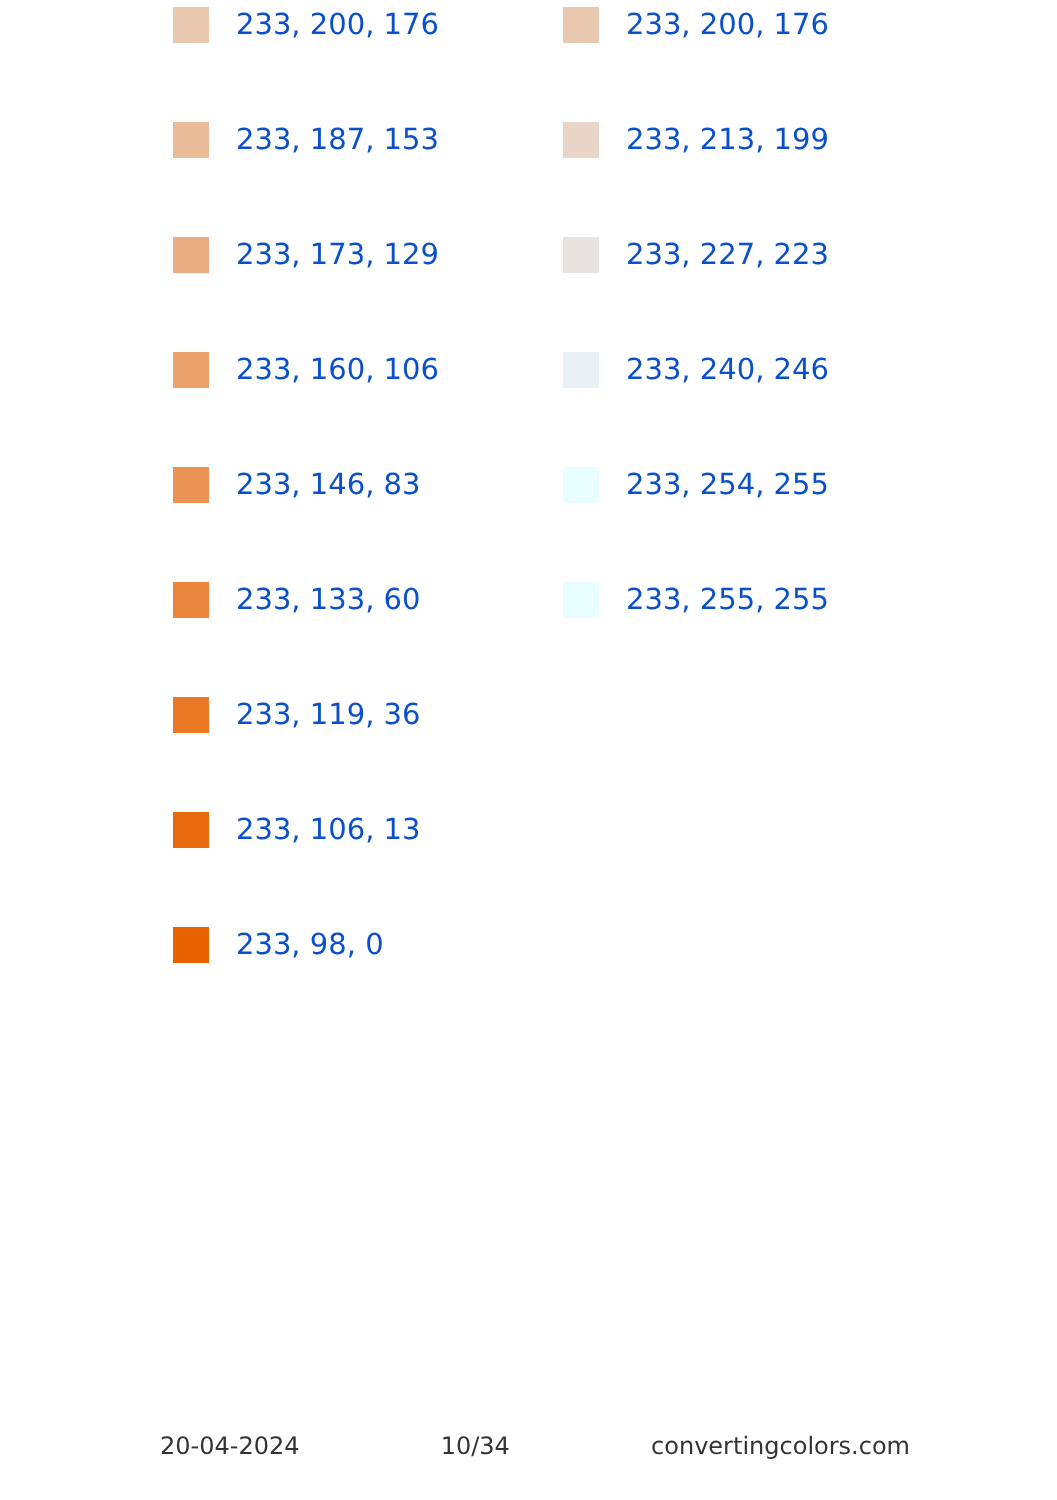233, 200, 176
233, 187, 153
233, 173, 129
233, 160, 106
233, 146, 83
233, 133, 60
233, 119, 36
233, 106, 13
233, 98, 0
233, 200, 176
233, 213, 199
233, 227, 223
233, 240, 246
233, 254, 255
233, 255, 255
20-04-2024 10/34 convertingcolors.com